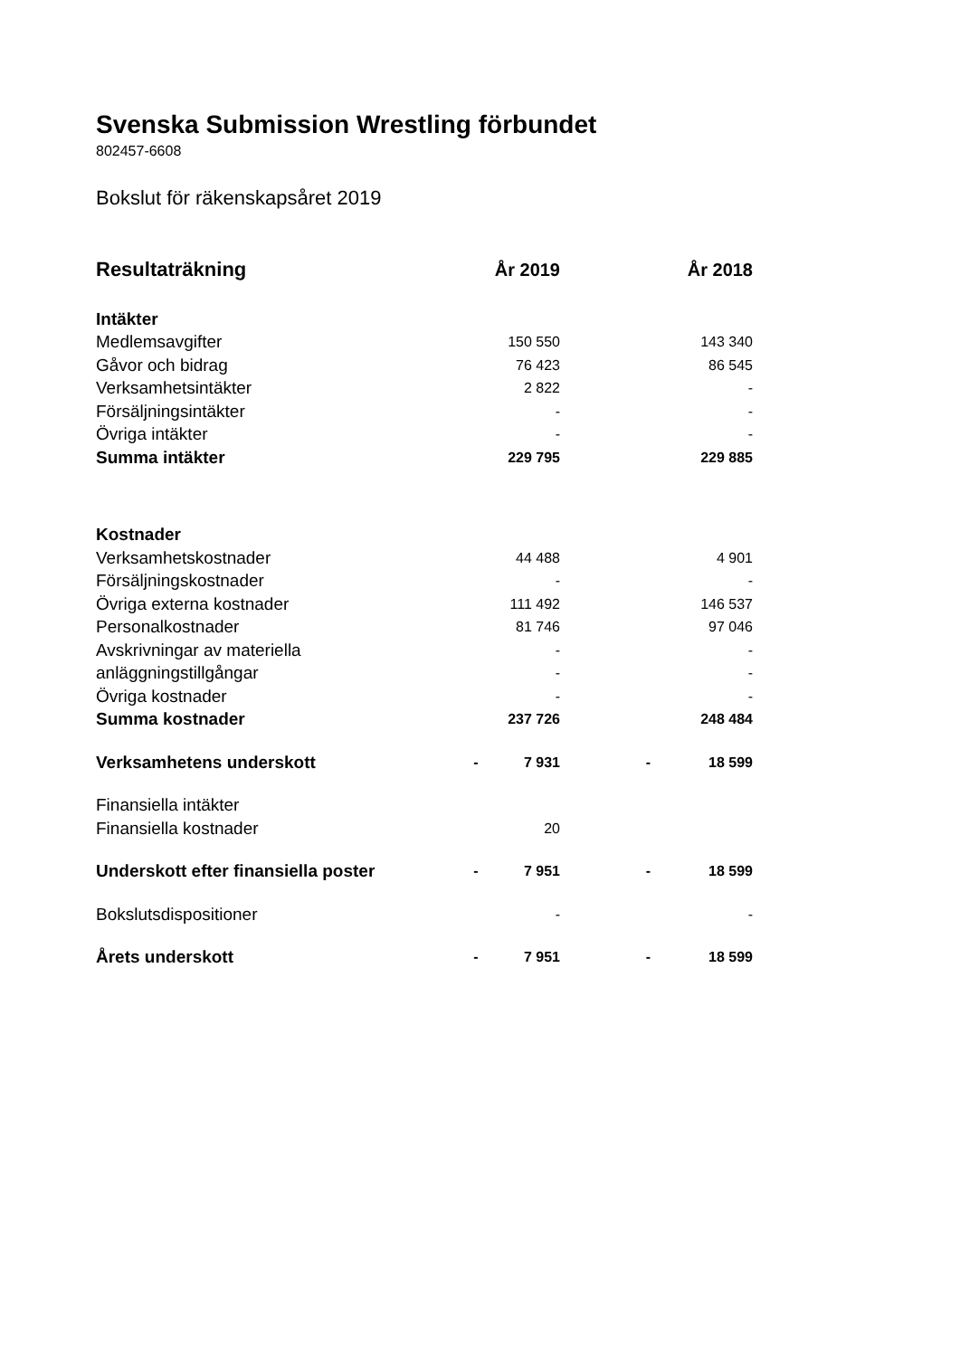Svenska Submission Wrestling förbundet
802457-6608
Bokslut för räkenskapsåret 2019
| Resultaträkning | | År 2019 | | År 2018 |
| --- | --- | --- | --- | --- |
| Intäkter | | | | |
| Medlemsavgifter | | 150 550 | | 143 340 |
| Gåvor och bidrag | | 76 423 | | 86 545 |
| Verksamhetsintäkter | | 2 822 | | - |
| Försäljningsintäkter | | - | | - |
| Övriga intäkter | | - | | - |
| Summa intäkter | | 229 795 | | 229 885 |
| Kostnader | | | | |
| Verksamhetskostnader | | 44 488 | | 4 901 |
| Försäljningskostnader | | - | | - |
| Övriga externa kostnader | | 111 492 | | 146 537 |
| Personalkostnader | | 81 746 | | 97 046 |
| Avskrivningar av materiella | | - | | - |
| anläggningstillgångar | | - | | - |
| Övriga kostnader | | - | | - |
| Summa kostnader | | 237 726 | | 248 484 |
| Verksamhetens underskott | - | 7 931 | - | 18 599 |
| Finansiella intäkter | | | | |
| Finansiella kostnader | | 20 | | |
| Underskott efter finansiella poster | - | 7 951 | - | 18 599 |
| Bokslutsdispositioner | | - | | - |
| Årets underskott | - | 7 951 | - | 18 599 |